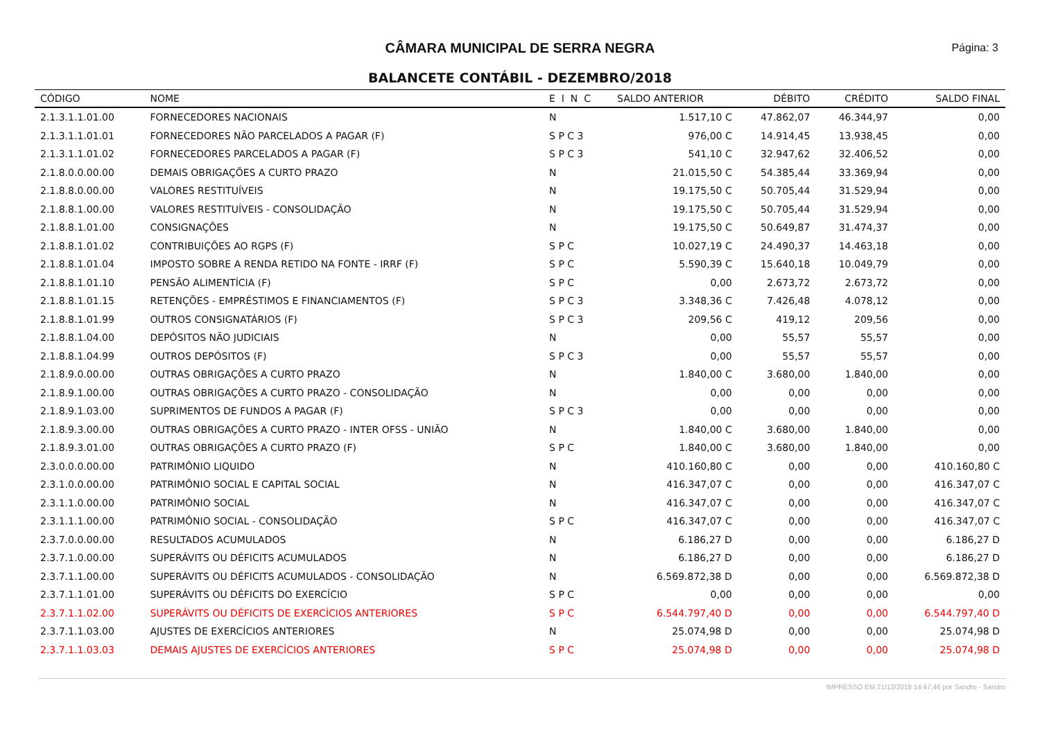CÂMARA MUNICIPAL DE SERRA NEGRA Página: 3
BALANCETE CONTÁBIL - DEZEMBRO/2018
| CÓDIGO | NOME | E I N C | SALDO ANTERIOR | DÉBITO | CRÉDITO | SALDO FINAL |
| --- | --- | --- | --- | --- | --- | --- |
| 2.1.3.1.1.01.00 | FORNECEDORES NACIONAIS | N | 1.517,10 C | 47.862,07 | 46.344,97 | 0,00 |
| 2.1.3.1.1.01.01 | FORNECEDORES NÃO PARCELADOS A PAGAR (F) | S P C 3 | 976,00 C | 14.914,45 | 13.938,45 | 0,00 |
| 2.1.3.1.1.01.02 | FORNECEDORES PARCELADOS A PAGAR (F) | S P C 3 | 541,10 C | 32.947,62 | 32.406,52 | 0,00 |
| 2.1.8.0.0.00.00 | DEMAIS OBRIGAÇÕES A CURTO PRAZO | N | 21.015,50 C | 54.385,44 | 33.369,94 | 0,00 |
| 2.1.8.8.0.00.00 | VALORES RESTITUÍVEIS | N | 19.175,50 C | 50.705,44 | 31.529,94 | 0,00 |
| 2.1.8.8.1.00.00 | VALORES RESTITUÍVEIS - CONSOLIDAÇÃO | N | 19.175,50 C | 50.705,44 | 31.529,94 | 0,00 |
| 2.1.8.8.1.01.00 | CONSIGNAÇÕES | N | 19.175,50 C | 50.649,87 | 31.474,37 | 0,00 |
| 2.1.8.8.1.01.02 | CONTRIBUIÇÕES AO RGPS (F) | S P C | 10.027,19 C | 24.490,37 | 14.463,18 | 0,00 |
| 2.1.8.8.1.01.04 | IMPOSTO SOBRE A RENDA RETIDO NA FONTE - IRRF (F) | S P C | 5.590,39 C | 15.640,18 | 10.049,79 | 0,00 |
| 2.1.8.8.1.01.10 | PENSÃO ALIMENTÍCIA (F) | S P C | 0,00 | 2.673,72 | 2.673,72 | 0,00 |
| 2.1.8.8.1.01.15 | RETENÇÕES - EMPRÉSTIMOS E FINANCIAMENTOS (F) | S P C 3 | 3.348,36 C | 7.426,48 | 4.078,12 | 0,00 |
| 2.1.8.8.1.01.99 | OUTROS CONSIGNATÁRIOS (F) | S P C 3 | 209,56 C | 419,12 | 209,56 | 0,00 |
| 2.1.8.8.1.04.00 | DEPÓSITOS NÃO JUDICIAIS | N | 0,00 | 55,57 | 55,57 | 0,00 |
| 2.1.8.8.1.04.99 | OUTROS DEPÓSITOS (F) | S P C 3 | 0,00 | 55,57 | 55,57 | 0,00 |
| 2.1.8.9.0.00.00 | OUTRAS OBRIGAÇÕES A CURTO PRAZO | N | 1.840,00 C | 3.680,00 | 1.840,00 | 0,00 |
| 2.1.8.9.1.00.00 | OUTRAS OBRIGAÇÕES A CURTO PRAZO - CONSOLIDAÇÃO | N | 0,00 | 0,00 | 0,00 | 0,00 |
| 2.1.8.9.1.03.00 | SUPRIMENTOS DE FUNDOS A PAGAR (F) | S P C 3 | 0,00 | 0,00 | 0,00 | 0,00 |
| 2.1.8.9.3.00.00 | OUTRAS OBRIGAÇÕES A CURTO PRAZO - INTER OFSS - UNIÃO | N | 1.840,00 C | 3.680,00 | 1.840,00 | 0,00 |
| 2.1.8.9.3.01.00 | OUTRAS OBRIGAÇÕES A CURTO PRAZO (F) | S P C | 1.840,00 C | 3.680,00 | 1.840,00 | 0,00 |
| 2.3.0.0.0.00.00 | PATRIMÔNIO LIQUIDO | N | 410.160,80 C | 0,00 | 0,00 | 410.160,80 C |
| 2.3.1.0.0.00.00 | PATRIMÔNIO SOCIAL E CAPITAL SOCIAL | N | 416.347,07 C | 0,00 | 0,00 | 416.347,07 C |
| 2.3.1.1.0.00.00 | PATRIMÔNIO SOCIAL | N | 416.347,07 C | 0,00 | 0,00 | 416.347,07 C |
| 2.3.1.1.1.00.00 | PATRIMÔNIO SOCIAL - CONSOLIDAÇÃO | S P C | 416.347,07 C | 0,00 | 0,00 | 416.347,07 C |
| 2.3.7.0.0.00.00 | RESULTADOS ACUMULADOS | N | 6.186,27 D | 0,00 | 0,00 | 6.186,27 D |
| 2.3.7.1.0.00.00 | SUPERÁVITS OU DÉFICITS ACUMULADOS | N | 6.186,27 D | 0,00 | 0,00 | 6.186,27 D |
| 2.3.7.1.1.00.00 | SUPERÁVITS OU DÉFICITS ACUMULADOS - CONSOLIDAÇÃO | N | 6.569.872,38 D | 0,00 | 0,00 | 6.569.872,38 D |
| 2.3.7.1.1.01.00 | SUPERÁVITS OU DÉFICITS DO EXERCÍCIO | S P C | 0,00 | 0,00 | 0,00 | 0,00 |
| 2.3.7.1.1.02.00 | SUPERÁVITS OU DÉFICITS DE EXERCÍCIOS ANTERIORES | S P C | 6.544.797,40 D | 0,00 | 0,00 | 6.544.797,40 D |
| 2.3.7.1.1.03.00 | AJUSTES DE EXERCÍCIOS ANTERIORES | N | 25.074,98 D | 0,00 | 0,00 | 25.074,98 D |
| 2.3.7.1.1.03.03 | DEMAIS AJUSTES DE EXERCÍCIOS ANTERIORES | S P C | 25.074,98 D | 0,00 | 0,00 | 25.074,98 D |
IMPRESSO EM 21/12/2018 14:47:46 por Sandro - Sandro